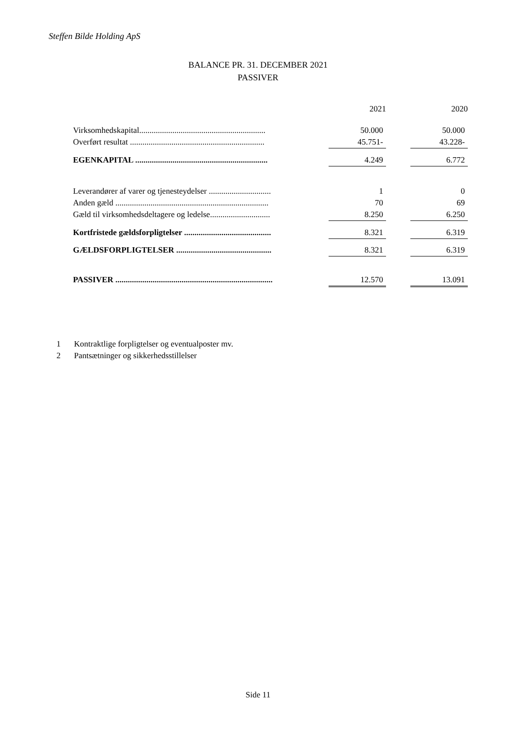Steffen Bilde Holding ApS
BALANCE PR. 31. DECEMBER 2021
PASSIVER
| | | 2021 | | 2020 |
| Virksomhedskapital............................................................. | | 50.000 | | 50.000 |
| Overført resultat ................................................................. | | 45.751- | | 43.228- |
| EGENKAPITAL ................................................................ | | 4.249 | | 6.772 |
| Leverandører af varer og tjenesteydelser .............................. | | 1 | | 0 |
| Anden gæld .......................................................................... | | 70 | | 69 |
| Gæld til virksomhedsdeltagere og ledelse............................. | | 8.250 | | 6.250 |
| Kortfristede gældsforpligtelser .......................................... | | 8.321 | | 6.319 |
| GÆLDSFORPLIGTELSER .............................................. | | 8.321 | | 6.319 |
| PASSIVER ............................................................................ | | 12.570 | | 13.091 |
1 Kontraktlige forpligtelser og eventualposter mv.
2 Pantsætninger og sikkerhedsstillelser
Side 11